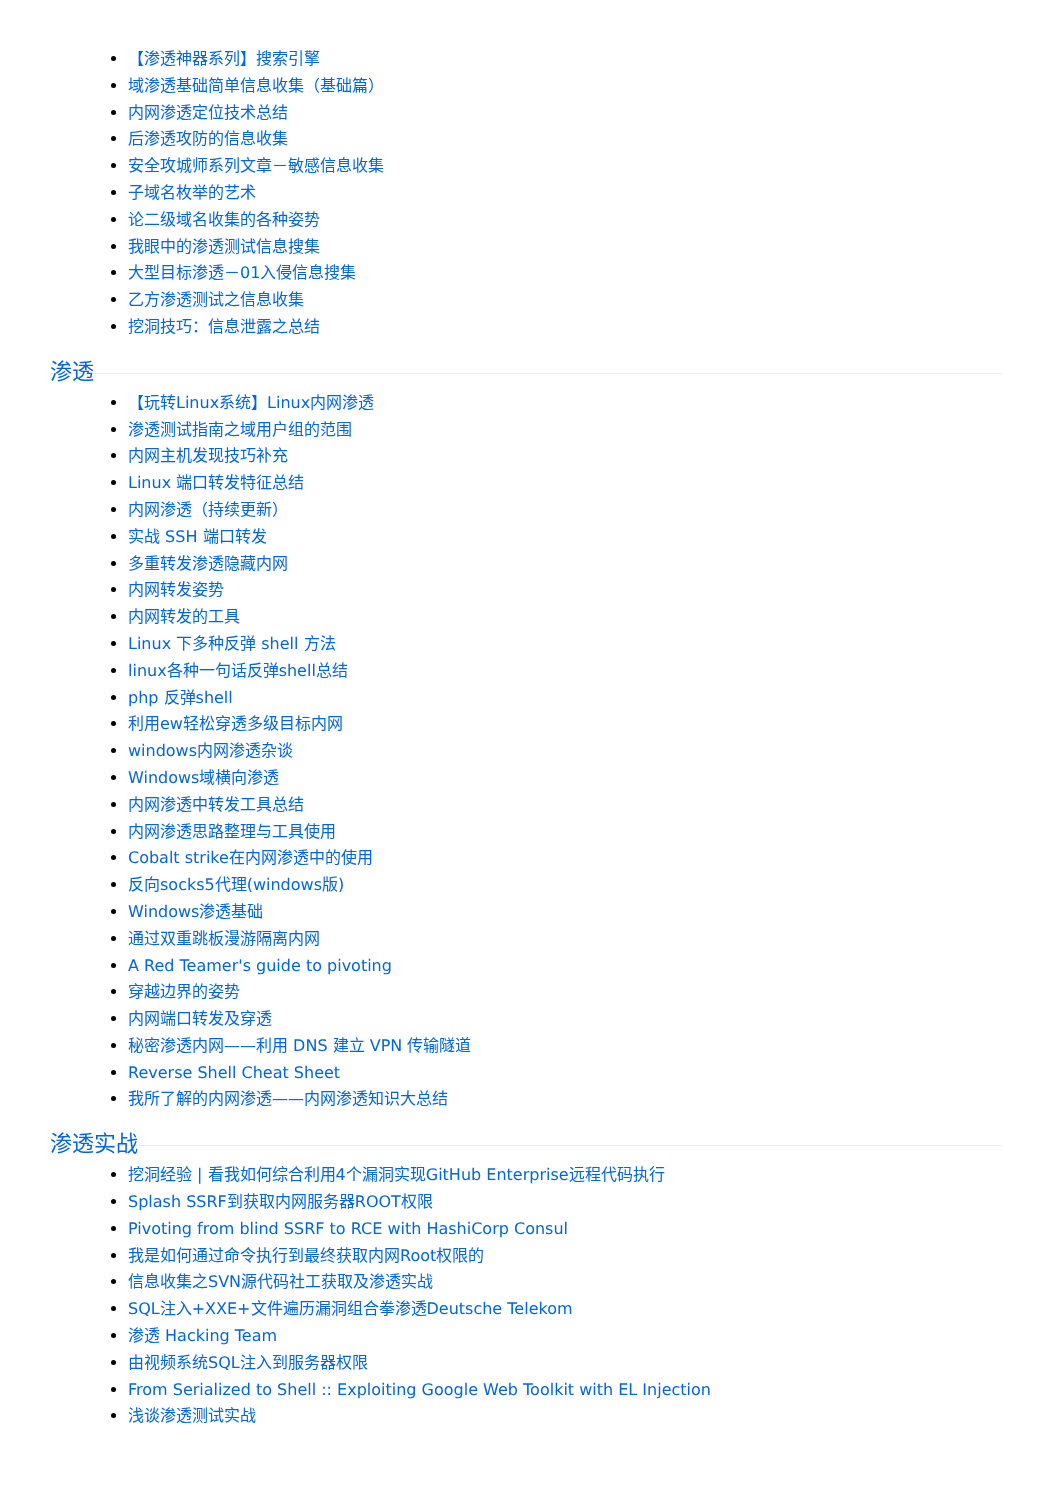【渗透神器系列】搜索引擎
域渗透基础简单信息收集（基础篇）
内网渗透定位技术总结
后渗透攻防的信息收集
安全攻城师系列文章－敏感信息收集
子域名枚举的艺术
论二级域名收集的各种姿势
我眼中的渗透测试信息搜集
大型目标渗透－01入侵信息搜集
乙方渗透测试之信息收集
挖洞技巧：信息泄露之总结
渗透
【玩转Linux系统】Linux内网渗透
渗透测试指南之域用户组的范围
内网主机发现技巧补充
Linux 端口转发特征总结
内网渗透（持续更新）
实战 SSH 端口转发
多重转发渗透隐藏内网
内网转发姿势
内网转发的工具
Linux 下多种反弹 shell 方法
linux各种一句话反弹shell总结
php 反弹shell
利用ew轻松穿透多级目标内网
windows内网渗透杂谈
Windows域横向渗透
内网渗透中转发工具总结
内网渗透思路整理与工具使用
Cobalt strike在内网渗透中的使用
反向socks5代理(windows版)
Windows渗透基础
通过双重跳板漫游隔离内网
A Red Teamer's guide to pivoting
穿越边界的姿势
内网端口转发及穿透
秘密渗透内网——利用 DNS 建立 VPN 传输隧道
Reverse Shell Cheat Sheet
我所了解的内网渗透——内网渗透知识大总结
渗透实战
挖洞经验 | 看我如何综合利用4个漏洞实现GitHub Enterprise远程代码执行
Splash SSRF到获取内网服务器ROOT权限
Pivoting from blind SSRF to RCE with HashiCorp Consul
我是如何通过命令执行到最终获取内网Root权限的
信息收集之SVN源代码社工获取及渗透实战
SQL注入+XXE+文件遍历漏洞组合拳渗透Deutsche Telekom
渗透 Hacking Team
由视频系统SQL注入到服务器权限
From Serialized to Shell :: Exploiting Google Web Toolkit with EL Injection
浅谈渗透测试实战